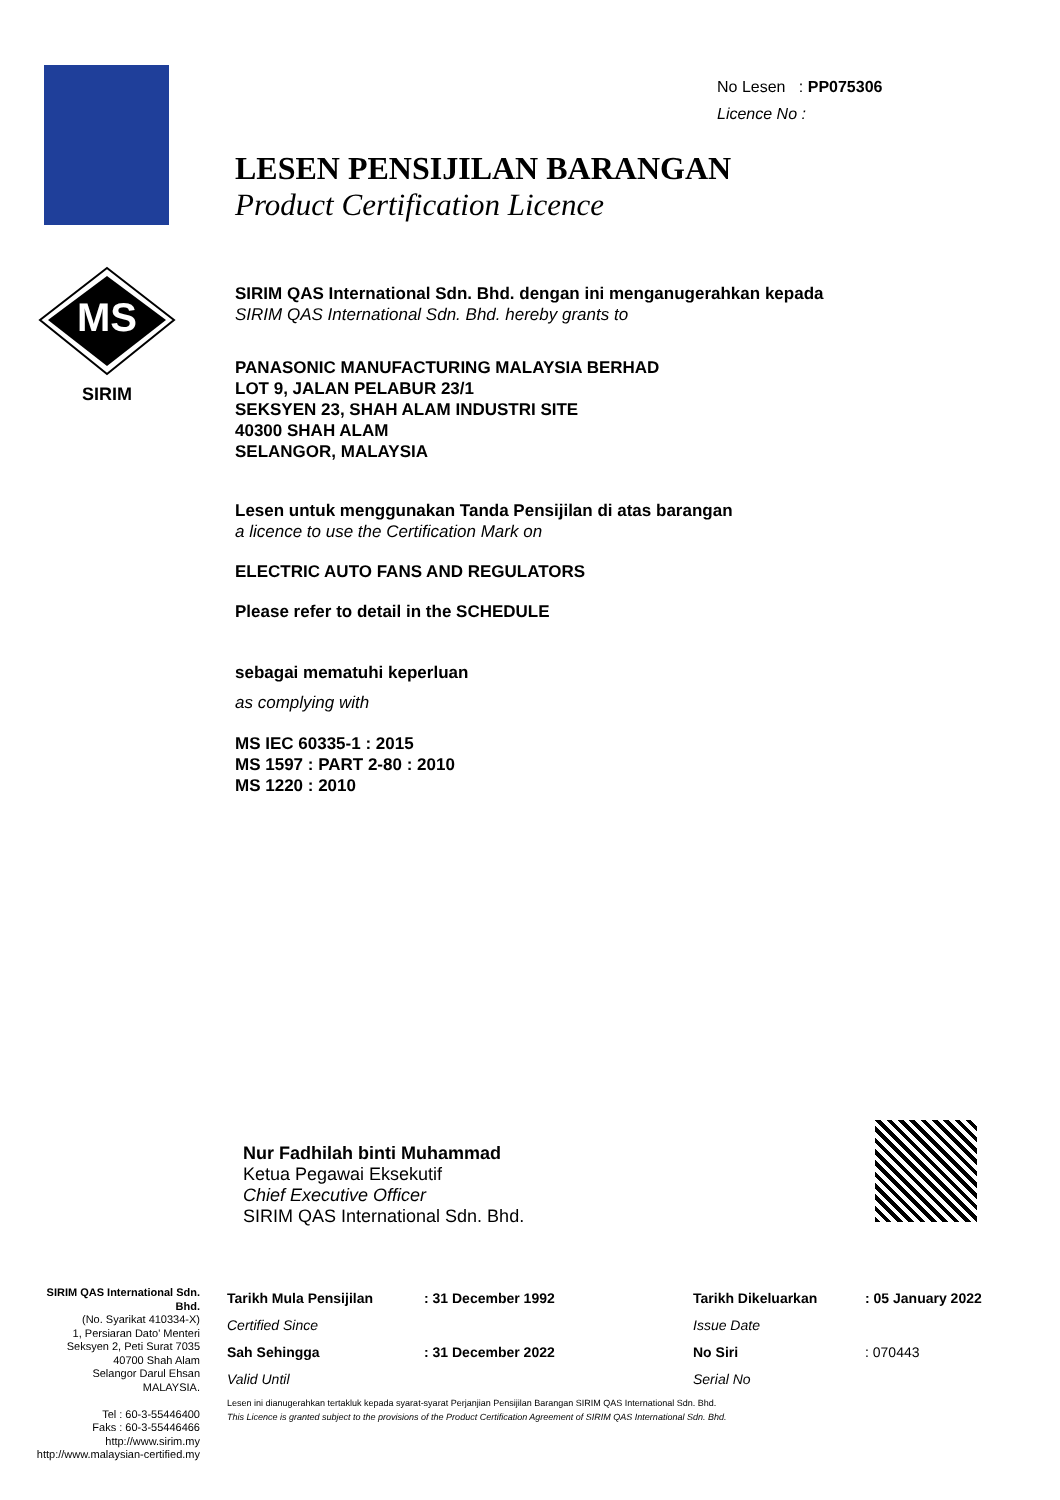MS
SIRIM
No Lesen : PP075306
Licence No :
LESEN PENSIJILAN BARANGAN
Product Certification Licence
SIRIM QAS International Sdn. Bhd. dengan ini menganugerahkan kepada
SIRIM QAS International Sdn. Bhd. hereby grants to
PANASONIC MANUFACTURING MALAYSIA BERHAD
LOT 9, JALAN PELABUR 23/1
SEKSYEN 23, SHAH ALAM INDUSTRI SITE
40300 SHAH ALAM
SELANGOR, MALAYSIA
Lesen untuk menggunakan Tanda Pensijilan di atas barangan
a licence to use the Certification Mark on
ELECTRIC AUTO FANS AND REGULATORS
Please refer to detail in the SCHEDULE
sebagai mematuhi keperluan
as complying with
MS IEC 60335-1 : 2015
MS 1597 : PART 2-80 : 2010
MS 1220 : 2010
Nur Fadhilah binti Muhammad
Ketua Pegawai Eksekutif
Chief Executive Officer
SIRIM QAS International Sdn. Bhd.
SIRIM QAS International Sdn. Bhd.
(No. Syarikat 410334-X)
1, Persiaran Dato' Menteri
Seksyen 2, Peti Surat 7035
40700 Shah Alam
Selangor Darul Ehsan
MALAYSIA.
Tel : 60-3-55446400
Faks : 60-3-55446466
http://www.sirim.my
http://www.malaysian-certified.my
| Tarikh Mula Pensijilan | : 31 December 1992 | Tarikh Dikeluarkan | : 05 January 2022 |
| Certified Since | | Issue Date | |
| Sah Sehingga | : 31 December 2022 | No Siri | : 070443 |
| Valid Until | | Serial No | |
Lesen ini dianugerahkan tertakluk kepada syarat-syarat Perjanjian Pensijilan Barangan SIRIM QAS International Sdn. Bhd.
This Licence is granted subject to the provisions of the Product Certification Agreement of SIRIM QAS International Sdn. Bhd.